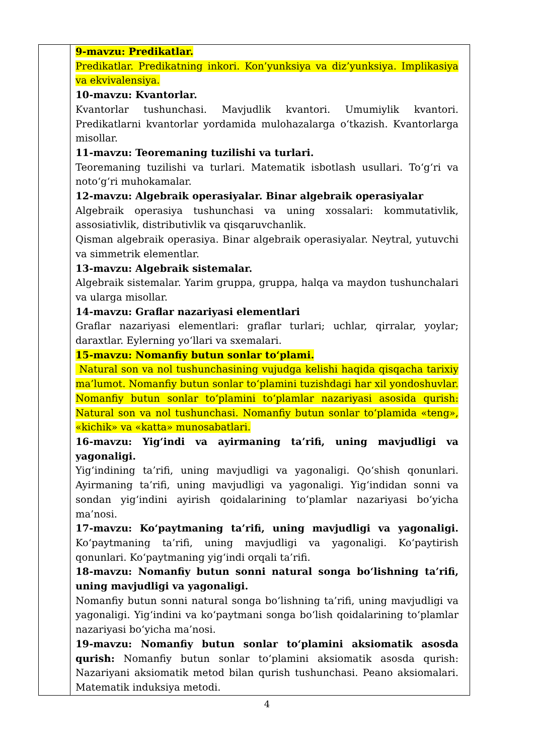| | 9-mavzu: Predikatlar. Predikatlar. Predikatning inkori. Kon’yunksiya va diz’yunksiya. Implikasiya va ekvivalensiya. 10-mavzu: Kvantorlar. Kvantorlar tushunchasi. Mavjudlik kvantori. Umumiylik kvantori. Predikatlarni kvantorlar yordamida mulohazalarga o‘tkazish. Kvantorlarga misollar. 11-mavzu: Teoremaning tuzilishi va turlari. Teoremaning tuzilishi va turlari. Matematik isbotlash usullari. To‘g‘ri va noto‘g‘ri muhokamalar. 12-mavzu: Algebraik operasiyalar. Binar algebraik operasiyalar Algebraik operasiya tushunchasi va uning xossalari: kommutativlik, assosiativlik, distributivlik va qisqaruvchanlik. Qisman algebraik operasiya. Binar algebraik operasiyalar. Neytral, yutuvchi va simmetrik elementlar. 13-mavzu: Algebraik sistemalar. Algebraik sistemalar. Yarim gruppa, gruppa, halqa va maydon tushunchalari va ularga misollar. 14-mavzu: Graflar nazariyasi elementlari Graflar nazariyasi elementlari: graflar turlari; uchlar, qirralar, yoylar; daraxtlar. Eylerning yo‘llari va sxemalari. 15-mavzu: Nomanfiy butun sonlar to‘plami. Natural son va nol tushunchasining vujudga kelishi haqida qisqacha tarixiy ma’lumot. Nomanfiy butun sonlar to‘plamini tuzishdagi har xil yondoshuvlar. Nomanfiy butun sonlar to‘plamini to‘plamlar nazariyasi asosida qurish: Natural son va nol tushunchasi. Nomanfiy butun sonlar to‘plamida «teng», «kichik» va «katta» munosabatlari. 16-mavzu: Yig‘indi va ayirmaning ta’rifi, uning mavjudligi va yagonaligi. Yig‘indining ta’rifi, uning mavjudligi va yagonaligi. Qo‘shish qonunlari. Ayirmaning ta’rifi, uning mavjudligi va yagonaligi. Yig‘indidan sonni va sondan yig‘indini ayirish qoidalarining to‘plamlar nazariyasi bo‘yicha ma’nosi. 17-mavzu: Ko‘paytmaning ta’rifi, uning mavjudligi va yagonaligi. Ko‘paytmaning ta’rifi, uning mavjudligi va yagonaligi. Ko‘paytirish qonunlari. Ko‘paytmaning yig‘indi orqali ta’rifi. 18-mavzu: Nomanfiy butun sonni natural songa bo‘lishning ta’rifi, uning mavjudligi va yagonaligi. Nomanfiy butun sonni natural songa bo‘lishning ta’rifi, uning mavjudligi va yagonaligi. Yig‘indini va ko‘paytmani songa bo‘lish qoidalarining to‘plamlar nazariyasi bo‘yicha ma’nosi. 19-mavzu: Nomanfiy butun sonlar to‘plamini aksiomatik asosda qurish: Nomanfiy butun sonlar to‘plamini aksiomatik asosda qurish: Nazariyani aksiomatik metod bilan qurish tushunchasi. Peano aksiomalari. Matematik induksiya metodi. |
4